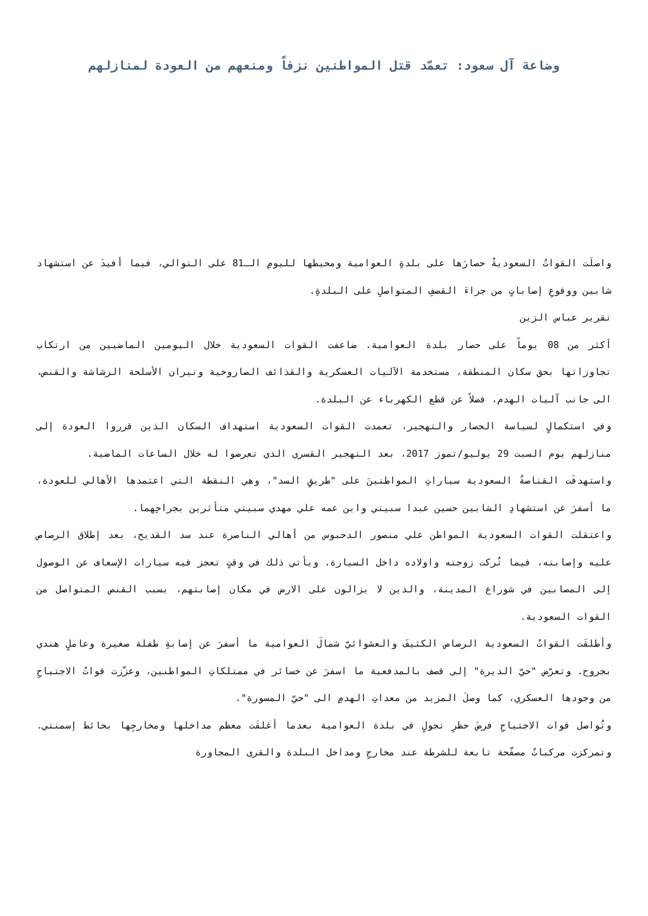وضاعة آل سعود: تعمّد قتل المواطنين نزفاً ومنعهم من العودة لمنازلهم
واصلَت القواتُ السعوديةُ حصارَها على بلدةِ العوامية ومحيطها لليومِ الـ81 على التوالي، فيما أفيدَ عن استشهاد شابين ووقوعِ إصاباتٍ من جراءَ القصفِ المتواصلِ على البلدةِ.
تقرير عباس الزين
أكثر من 08 يوماً على حصار بلدة العوامية. ضاعفت القوات السعودية خلال اليومين الماضيين من ارتكاب تجاوزاتها بحق سكان المنطقة، مستخدمة الآليات العسكرية والقذائف الصاروخية ونيران الأسلحة الرشاشة والقنص، الى جانب آليات الهدم، فضلاً عن قطع الكهرباء عن البلدة.
وفي استكمالٍ لسياسة الحصار والتهجير، تعمدت القوات السعودية استهداف السكان الذين قرروا العودة إلى منازلهم يوم السبت 29 يوليو/تموز 2017، بعد التهجير القسري الذي تعرضوا له خلال الساعات الماضية.
واستهدفَت القناصةُ السعودية سياراتِ المواطنينَ على "طريقِ السد"، وهي النقطة التي اعتمدها الأهالي للعودة، ما أسفرَ عن استشهادِ الشابين حسين عبدا سبيتي وابن عمه علي مهدي سبيتي متأثرين بجراحِهما.
واعتقلت القوات السعودية المواطن علي منصور الدحبوس من أهالي الناصرة عند سد القديح، بعد إطلاق الرصاص عليه وإصابته، فيما تُركت زوجته واولاده داخل السيارة. ويأتي ذلك في وقتٍ تعجز فيه سيارات الإسعاف عن الوصول إلى المصابين في شوراع المدينة، والذين لا يزالون على الارض في مكان إصابتهم، بسبب القنص المتواصل من القوات السعودية.
وأطلقَت القواتُ السعودية الرصاص الكثيفَ والعشوائيّ شمالَ العوامية ما أسفرَ عن إصابةِ طفلة صغيرة وعاملٍ هندي بجروح. وتعرّض "حيّ الديرة" إلى قصف بالمدفعية ما اسفرَ عن خسائر في ممتلكاتِ المواطنين، وعزّزت قواتُ الاجتياحِ من وجودها العسكري، كما وصلَ المزيد من معداتِ الهدمِ الى "حيّ المسورة".
وتُواصل قوات الاجتياحِ فرضَ حظرِ تجولٍ في بلدة العوامية بعدما أغلقَت معظم مداخلها ومخارجِها بحائط إسمنتي. وتمركزت مركباتٌ مصفّحة تابعة للشرطة عند مخارجِ ومداخل البلدة والقرى المجاورة